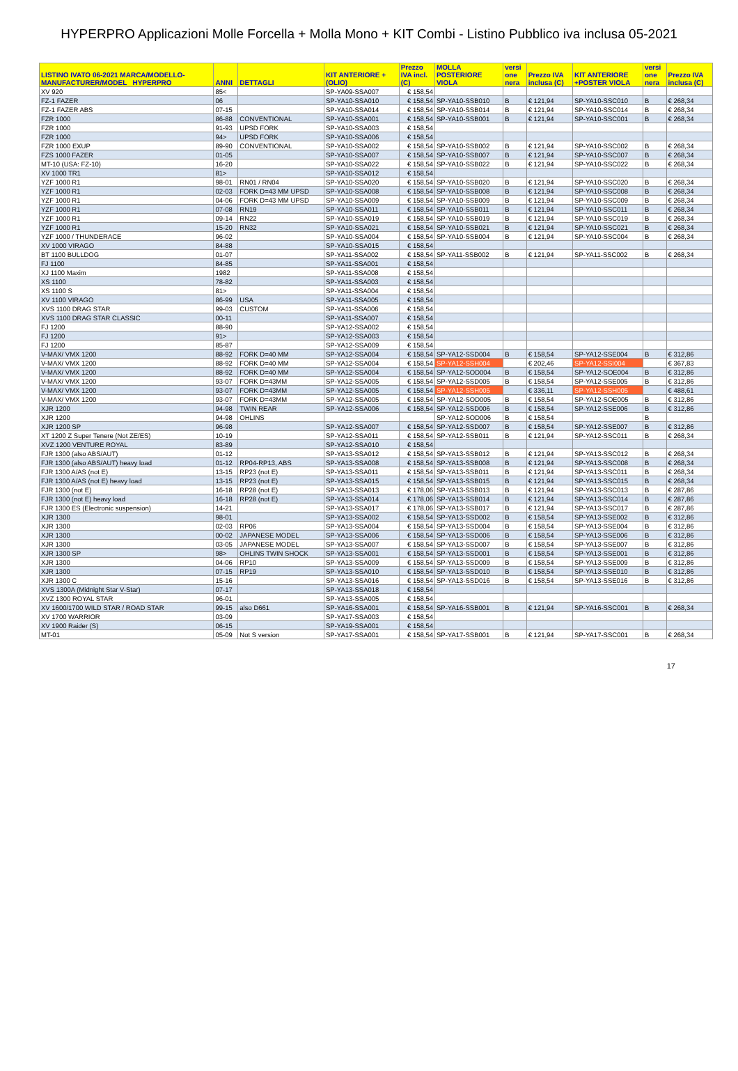HYPERPRO Applicazioni Molle Forcella + Molla Mono + KIT Combi - Listino Pubblico iva inclusa 05-2021
| LISTINO IVATO 06-2021 MARCA/MODELLO- MANUFACTURER/MODEL HYPERPRO | ANNI | DETTAGLI | KIT ANTERIORE + (OLIO) | Prezzo IVA incl. (C) | MOLLA POSTERIORE VIOLA | versi one nera | Prezzo IVA inclusa (C) | KIT ANTERIORE +POSTER VIOLA | versi one nera | Prezzo IVA inclusa (C) |
| --- | --- | --- | --- | --- | --- | --- | --- | --- | --- | --- |
| XV 920 | 85< | | SP-YA09-SSA007 | € 158,54 | | | | | | |
| FZ-1 FAZER | 06 | | SP-YA10-SSA010 | € 158,54 | SP-YA10-SSB010 | B | € 121,94 | SP-YA10-SSC010 | B | € 268,34 |
| FZ-1 FAZER ABS | 07-15 | | SP-YA10-SSA014 | € 158,54 | SP-YA10-SSB014 | B | € 121,94 | SP-YA10-SSC014 | B | € 268,34 |
| FZR 1000 | 86-88 | CONVENTIONAL | SP-YA10-SSA001 | € 158,54 | SP-YA10-SSB001 | B | € 121,94 | SP-YA10-SSC001 | B | € 268,34 |
| FZR 1000 | 91-93 | UPSD FORK | SP-YA10-SSA003 | € 158,54 | | | | | | |
| FZR 1000 | 94> | UPSD FORK | SP-YA10-SSA006 | € 158,54 | | | | | | |
| FZR 1000 EXUP | 89-90 | CONVENTIONAL | SP-YA10-SSA002 | € 158,54 | SP-YA10-SSB002 | B | € 121,94 | SP-YA10-SSC002 | B | € 268,34 |
| FZS 1000 FAZER | 01-05 | | SP-YA10-SSA007 | € 158,54 | SP-YA10-SSB007 | B | € 121,94 | SP-YA10-SSC007 | B | € 268,34 |
| MT-10 (USA: FZ-10) | 16-20 | | SP-YA10-SSA022 | € 158,54 | SP-YA10-SSB022 | B | € 121,94 | SP-YA10-SSC022 | B | € 268,34 |
| XV 1000 TR1 | 81> | | SP-YA10-SSA012 | € 158,54 | | | | | | |
| YZF 1000 R1 | 98-01 | RN01 / RN04 | SP-YA10-SSA020 | € 158,54 | SP-YA10-SSB020 | B | € 121,94 | SP-YA10-SSC020 | B | € 268,34 |
| YZF 1000 R1 | 02-03 | FORK D=43 MM UPSD | SP-YA10-SSA008 | € 158,54 | SP-YA10-SSB008 | B | € 121,94 | SP-YA10-SSC008 | B | € 268,34 |
| YZF 1000 R1 | 04-06 | FORK D=43 MM UPSD | SP-YA10-SSA009 | € 158,54 | SP-YA10-SSB009 | B | € 121,94 | SP-YA10-SSC009 | B | € 268,34 |
| YZF 1000 R1 | 07-08 | RN19 | SP-YA10-SSA011 | € 158,54 | SP-YA10-SSB011 | B | € 121,94 | SP-YA10-SSC011 | B | € 268,34 |
| YZF 1000 R1 | 09-14 | RN22 | SP-YA10-SSA019 | € 158,54 | SP-YA10-SSB019 | B | € 121,94 | SP-YA10-SSC019 | B | € 268,34 |
| YZF 1000 R1 | 15-20 | RN32 | SP-YA10-SSA021 | € 158,54 | SP-YA10-SSB021 | B | € 121,94 | SP-YA10-SSC021 | B | € 268,34 |
| YZF 1000 / THUNDERACE | 96-02 | | SP-YA10-SSA004 | € 158,54 | SP-YA10-SSB004 | B | € 121,94 | SP-YA10-SSC004 | B | € 268,34 |
| XV 1000 VIRAGO | 84-88 | | SP-YA10-SSA015 | € 158,54 | | | | | | |
| BT 1100 BULLDOG | 01-07 | | SP-YA11-SSA002 | € 158,54 | SP-YA11-SSB002 | B | € 121,94 | SP-YA11-SSC002 | B | € 268,34 |
| FJ 1100 | 84-85 | | SP-YA11-SSA001 | € 158,54 | | | | | | |
| XJ 1100 Maxim | 1982 | | SP-YA11-SSA008 | € 158,54 | | | | | | |
| XS 1100 | 78-82 | | SP-YA11-SSA003 | € 158,54 | | | | | | |
| XS 1100 S | 81> | | SP-YA11-SSA004 | € 158,54 | | | | | | |
| XV 1100 VIRAGO | 86-99 | USA | SP-YA11-SSA005 | € 158,54 | | | | | | |
| XVS 1100 DRAG STAR | 99-03 | CUSTOM | SP-YA11-SSA006 | € 158,54 | | | | | | |
| XVS 1100 DRAG STAR CLASSIC | 00-11 | | SP-YA11-SSA007 | € 158,54 | | | | | | |
| FJ 1200 | 88-90 | | SP-YA12-SSA002 | € 158,54 | | | | | | |
| FJ 1200 | 91> | | SP-YA12-SSA003 | € 158,54 | | | | | | |
| FJ 1200 | 85-87 | | SP-YA12-SSA009 | € 158,54 | | | | | | |
| V-MAX/ VMX 1200 | 88-92 | FORK D=40 MM | SP-YA12-SSA004 | € 158,54 | SP-YA12-SSD004 | B | € 158,54 | SP-YA12-SSE004 | B | € 312,86 |
| V-MAX/ VMX 1200 | 88-92 | FORK D=40 MM | SP-YA12-SSA004 | € 158,54 | SP-YA12-SSH004 | | € 202,46 | SP-YA12-SSI004 | | € 367,83 |
| V-MAX/ VMX 1200 | 88-92 | FORK D=40 MM | SP-YA12-SSA004 | € 158,54 | SP-YA12-SOD004 | B | € 158,54 | SP-YA12-SOE004 | B | € 312,86 |
| V-MAX/ VMX 1200 | 93-07 | FORK D=43MM | SP-YA12-SSA005 | € 158,54 | SP-YA12-SSD005 | B | € 158,54 | SP-YA12-SSE005 | B | € 312,86 |
| V-MAX/ VMX 1200 | 93-07 | FORK D=43MM | SP-YA12-SSA005 | € 158,54 | SP-YA12-SSH005 | | € 336,11 | SP-YA12-SSH005 | | € 488,61 |
| V-MAX/ VMX 1200 | 93-07 | FORK D=43MM | SP-YA12-SSA005 | € 158,54 | SP-YA12-SOD005 | B | € 158,54 | SP-YA12-SOE005 | B | € 312,86 |
| XJR 1200 | 94-98 | TWIN REAR | SP-YA12-SSA006 | € 158,54 | SP-YA12-SSD006 | B | € 158,54 | SP-YA12-SSE006 | B | € 312,86 |
| XJR 1200 | 94-98 | OHLINS | | | SP-YA12-SOD006 | B | € 158,54 | | B | |
| XJR 1200 SP | 96-98 | | SP-YA12-SSA007 | € 158,54 | SP-YA12-SSD007 | B | € 158,54 | SP-YA12-SSE007 | B | € 312,86 |
| XT 1200 Z Super Tenere (Not ZE/ES) | 10-19 | | SP-YA12-SSA011 | € 158,54 | SP-YA12-SSB011 | B | € 121,94 | SP-YA12-SSC011 | B | € 268,34 |
| XVZ 1200 VENTURE ROYAL | 83-89 | | SP-YA12-SSA010 | € 158,54 | | | | | | |
| FJR 1300 (also ABS/AUT) | 01-12 | | SP-YA13-SSA012 | € 158,54 | SP-YA13-SSB012 | B | € 121,94 | SP-YA13-SSC012 | B | € 268,34 |
| FJR 1300 (also ABS/AUT) heavy load | 01-12 | RP04-RP13, ABS | SP-YA13-SSA008 | € 158,54 | SP-YA13-SSB008 | B | € 121,94 | SP-YA13-SSC008 | B | € 268,34 |
| FJR 1300 A/AS (not E) | 13-15 | RP23 (not E) | SP-YA13-SSA011 | € 158,54 | SP-YA13-SSB011 | B | € 121,94 | SP-YA13-SSC011 | B | € 268,34 |
| FJR 1300 A/AS (not E) heavy load | 13-15 | RP23 (not E) | SP-YA13-SSA015 | € 158,54 | SP-YA13-SSB015 | B | € 121,94 | SP-YA13-SSC015 | B | € 268,34 |
| FJR 1300 (not E) | 16-18 | RP28 (not E) | SP-YA13-SSA013 | € 178,06 | SP-YA13-SSB013 | B | € 121,94 | SP-YA13-SSC013 | B | € 287,86 |
| FJR 1300 (not E) heavy load | 16-18 | RP28 (not E) | SP-YA13-SSA014 | € 178,06 | SP-YA13-SSB014 | B | € 121,94 | SP-YA13-SSC014 | B | € 287,86 |
| FJR 1300 ES (Electronic suspension) | 14-21 | | SP-YA13-SSA017 | € 178,06 | SP-YA13-SSB017 | B | € 121,94 | SP-YA13-SSC017 | B | € 287,86 |
| XJR 1300 | 98-01 | | SP-YA13-SSA002 | € 158,54 | SP-YA13-SSD002 | B | € 158,54 | SP-YA13-SSE002 | B | € 312,86 |
| XJR 1300 | 02-03 | RP06 | SP-YA13-SSA004 | € 158,54 | SP-YA13-SSD004 | B | € 158,54 | SP-YA13-SSE004 | B | € 312,86 |
| XJR 1300 | 00-02 | JAPANESE MODEL | SP-YA13-SSA006 | € 158,54 | SP-YA13-SSD006 | B | € 158,54 | SP-YA13-SSE006 | B | € 312,86 |
| XJR 1300 | 03-05 | JAPANESE MODEL | SP-YA13-SSA007 | € 158,54 | SP-YA13-SSD007 | B | € 158,54 | SP-YA13-SSE007 | B | € 312,86 |
| XJR 1300 SP | 98> | OHLINS TWIN SHOCK | SP-YA13-SSA001 | € 158,54 | SP-YA13-SSD001 | B | € 158,54 | SP-YA13-SSE001 | B | € 312,86 |
| XJR 1300 | 04-06 | RP10 | SP-YA13-SSA009 | € 158,54 | SP-YA13-SSD009 | B | € 158,54 | SP-YA13-SSE009 | B | € 312,86 |
| XJR 1300 | 07-15 | RP19 | SP-YA13-SSA010 | € 158,54 | SP-YA13-SSD010 | B | € 158,54 | SP-YA13-SSE010 | B | € 312,86 |
| XJR 1300 C | 15-16 | | SP-YA13-SSA016 | € 158,54 | SP-YA13-SSD016 | B | € 158,54 | SP-YA13-SSE016 | B | € 312,86 |
| XVS 1300A (Midnight Star V-Star) | 07-17 | | SP-YA13-SSA018 | € 158,54 | | | | | | |
| XVZ 1300 ROYAL STAR | 96-01 | | SP-YA13-SSA005 | € 158,54 | | | | | | |
| XV 1600/1700 WILD STAR / ROAD STAR | 99-15 | also D661 | SP-YA16-SSA001 | € 158,54 | SP-YA16-SSB001 | B | € 121,94 | SP-YA16-SSC001 | B | € 268,34 |
| XV 1700 WARRIOR | 03-09 | | SP-YA17-SSA003 | € 158,54 | | | | | | |
| XV 1900 Raider (S) | 06-15 | | SP-YA19-SSA001 | € 158,54 | | | | | | |
| MT-01 | 05-09 | Not S version | SP-YA17-SSA001 | € 158,54 | SP-YA17-SSB001 | B | € 121,94 | SP-YA17-SSC001 | B | € 268,34 |
17